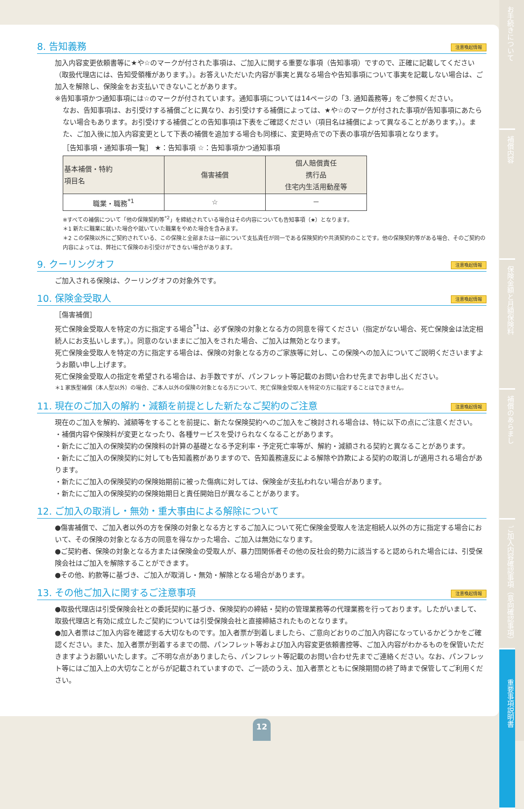8. 告知義務 注意喚起情報
加入内容変更依頼書等に★や☆のマークが付された事項は、ご加入に関する重要な事項（告知事項）ですので、正確に記載してください（取扱代理店には、告知受領権があります。）。お答えいただいた内容が事実と異なる場合や告知事項について事実を記載しない場合は、ご加入を解除し、保険金をお支払いできないことがあります。
※告知事項かつ通知事項には☆のマークが付されています。通知事項については14ページの「3. 通知義務等」をご参照ください。
なお、告知事項は、お引受けする補償ごとに異なり、お引受けする補償によっては、★や☆のマークが付された事項が告知事項にあたらない場合もあります。お引受けする補償ごとの告知事項は下表をご確認ください（項目名は補償によって異なることがあります。）。また、ご加入後に加入内容変更として下表の補償を追加する場合も同様に、変更時点での下表の事項が告知事項となります。
［告知事項・通知事項一覧］ ★：告知事項 ☆：告知事項かつ通知事項
| 基本補償・特約 項目名 | 傷害補償 | 個人賠償責任 携行品 住宅内生活用動産等 |
| 職業・職務<sup>*1</sup> | ☆ | － |
※すべての補償について「他の保険契約等<sup>*2</sup>」を締結されている場合はその内容についても告知事項（★）となります。
＊1 新たに職業に就いた場合や就いていた職業をやめた場合を含みます。
＊2 この保険以外にご契約されている、この保険と全部または一部について支払責任が同一である保険契約や共済契約のことです。他の保険契約等がある場合、そのご契約の内容によっては、弊社にて保険のお引受けができない場合があります。
9. クーリングオフ 注意喚起情報
ご加入される保険は、クーリングオフの対象外です。
10. 保険金受取人 注意喚起情報
［傷害補償］
死亡保険金受取人を特定の方に指定する場合<sup>*1</sup>は、必ず保険の対象となる方の同意を得てください（指定がない場合、死亡保険金は法定相続人にお支払いします。）。同意のないままにご加入をされた場合、ご加入は無効となります。
死亡保険金受取人を特定の方に指定する場合は、保険の対象となる方のご家族等に対し、この保険への加入についてご説明くださいますようお願い申し上げます。
死亡保険金受取人の指定を希望される場合は、お手数ですが、パンフレット等記載のお問い合わせ先までお申し出ください。
＊1 家族型補償（本人型以外）の場合、ご本人以外の保険の対象となる方について、死亡保険金受取人を特定の方に指定することはできません。
11. 現在のご加入の解約・減額を前提とした新たなご契約のご注意 注意喚起情報
現在のご加入を解約、減額等をすることを前提に、新たな保険契約へのご加入をご検討される場合は、特に以下の点にご注意ください。
・補償内容や保険料が変更となったり、各種サービスを受けられなくなることがあります。
・新たにご加入の保険契約の保険料の計算の基礎となる予定利率・予定死亡率等が、解約・減額される契約と異なることがあります。
・新たにご加入の保険契約に対しても告知義務がありますので、告知義務違反による解除や詐欺による契約の取消しが適用される場合があります。
・新たにご加入の保険契約の保険始期前に被った傷病に対しては、保険金が支払われない場合があります。
・新たにご加入の保険契約の保険始期日と責任開始日が異なることがあります。
12. ご加入の取消し・無効・重大事由による解除について
●傷害補償で、ご加入者以外の方を保険の対象となる方とするご加入について死亡保険金受取人を法定相続人以外の方に指定する場合において、その保険の対象となる方の同意を得なかった場合、ご加入は無効になります。
●ご契約者、保険の対象となる方または保険金の受取人が、暴力団関係者その他の反社会的勢力に該当すると認められた場合には、引受保険会社はご加入を解除することができます。
●その他、約款等に基づき、ご加入が取消し・無効・解除となる場合があります。
13. その他ご加入に関するご注意事項 注意喚起情報
●取扱代理店は引受保険会社との委託契約に基づき、保険契約の締結・契約の管理業務等の代理業務を行っております。したがいまして、取扱代理店と有効に成立したご契約については引受保険会社と直接締結されたものとなります。
●加入者票はご加入内容を確認する大切なものです。加入者票が到着しましたら、ご意向どおりのご加入内容になっているかどうかをご確認ください。また、加入者票が到着するまでの間、パンフレット等および加入内容変更依頼書控等、ご加入内容がわかるものを保管いただきますようお願いいたします。ご不明な点がありましたら、パンフレット等記載のお問い合わせ先までご連絡ください。なお、パンフレット等にはご加入上の大切なことがらが記載されていますので、ご一読のうえ、加入者票とともに保険期間の終了時まで保管してご利用ください。
お手続きについて
補償内容
保険金額と月額保険料
補償のあらまし
ご加入内容確認事項（意向確認事項）
重要事項説明書
12